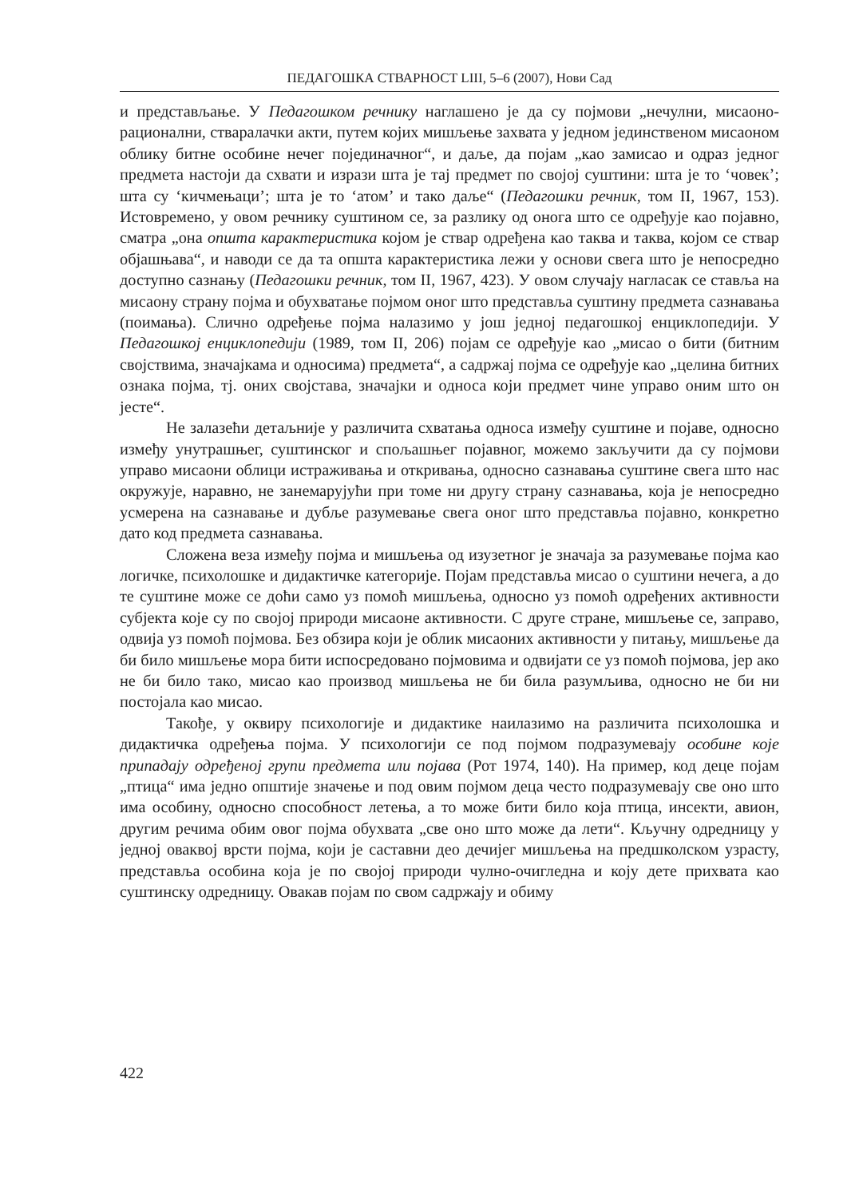ПЕДАГОШКА СТВАРНОСТ LIII, 5–6 (2007), Нови Сад
и представљање. У Педагошком речнику наглашено је да су појмови „нечулни, мисаоно-рационални, стваралачки акти, путем којих мишљење захвата у једном јединственом мисаоном облику битне особине нечег појединачног“, и даље, да појам „као замисао и одраз једног предмета настоји да схвати и изрази шта је тај предмет по својој суштини: шта је то ‘човек’; шта су ‘кичмењаци’; шта је то ‘атом’ и тако даље“ (Педагошки речник, том II, 1967, 153). Истовремено, у овом речнику суштином се, за разлику од онога што се одређује као појавно, сматра „она општа карактеристика којом је ствар одређена као таква и таква, којом се ствар објашњава“, и наводи се да та општа карактеристика лежи у основи свега што је непосредно доступно сазнању (Педагошки речник, том II, 1967, 423). У овом случају нагласак се ставља на мисаону страну појма и обухватање појмом оног што представља суштину предмета сазнавања (поимања). Слично одређење појма налазимо у још једној педагошкој енциклопедији. У Педагошкој енциклопедији (1989, том II, 206) појам се одређује као „мисао о бити (битним својствима, значајкама и односима) предмета“, а садржај појма се одређује као „целина битних ознака појма, тј. оних својстава, значајки и односа који предмет чине управо оним што он јесте“.
Не залазећи детаљније у различита схватања односа између суштине и појаве, односно између унутрашњег, суштинског и спољашњег појавног, можемо закључити да су појмови управо мисаони облици истраживања и откривања, односно сазнавања суштине свега што нас окружује, наравно, не занемарујући при томе ни другу страну сазнавања, која је непосредно усмерена на сазнавање и дубље разумевање свега оног што представља појавно, конкретно дато код предмета сазнавања.
Сложена веза између појма и мишљења од изузетног је значаја за разумевање појма као логичке, психолошке и дидактичке категорије. Појам представља мисао о суштини нечега, а до те суштине може се доћи само уз помоћ мишљења, односно уз помоћ одређених активности субјекта које су по својој природи мисаоне активности. С друге стране, мишљење се, заправо, одвија уз помоћ појмова. Без обзира који је облик мисаоних активности у питању, мишљење да би било мишљење мора бити испосредовано појмовима и одвијати се уз помоћ појмова, јер ако не би било тако, мисао као производ мишљења не би била разумљива, односно не би ни постојала као мисао.
Такође, у оквиру психологије и дидактике наилазимо на различита психолошка и дидактичка одређења појма. У психологији се под појмом подразумевају особине које припадају одређеној групи предмета или појава (Рот 1974, 140). На пример, код деце појам „птица“ има једно општије значење и под овим појмом деца често подразумевају све оно што има особину, односно способност летења, а то може бити било која птица, инсекти, авион, другим речима обим овог појма обухвата „све оно што може да лети“. Кључну одредницу у једној оваквој врсти појма, који је саставни део дечијег мишљења на предшколском узрасту, представља особина која је по својој природи чулно-очигледна и коју дете прихвата као суштинску одредницу. Овакав појам по свом садржају и обиму
422